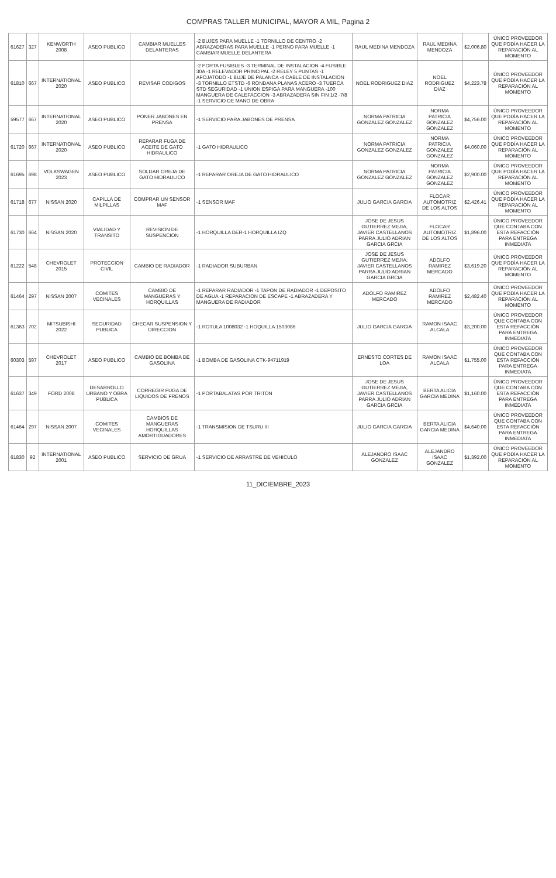COMPRAS TALLER MUNICIPAL, MAYOR A MIL, Pagina 2
| 61627 | 327 | KENWORTH 2008 | ASEO PUBLICO | CAMBIAR MUELLES DELANTERAS | -2 BUJES PARA MUELLE -1 TORNILLO DE CENTRO -2 ABRAZADERAS PARA MUELLE -1 PERNO PARA MUELLE -1 CAMBIAR MUELLE DELANTERA | RAUL MEDINA MENDOZA | RAUL MEDINA MENDOZA | $2,006.80 | ÚNICO PROVEEDOR QUE PODÍA HACER LA REPARACIÓN AL MOMENTO |
| 61810 | 667 | INTERNATIONAL 2020 | ASEO PUBLICO | REVISAR CODIGOS | -2 PORTA FUSIBLES -3 TERMINAL DE INSTALACION -4 FUSIBLE 30A -1 RELEVADOR PRINCIPAL -2 RELEY 5 PUNTAS -1 AFOJATODO -1 BUJE DE PALANCA -4 CABLE DE INSTALACION -3 TORNILLO ETSTD -6 RONDANA PLANAS ACERO -3 TUERCA STD SEGURIDAD -1 UNION ESPIGA PARA MANGUERA -100 MANGUERA DE CALEFACCION -3 ABRAZADERA SIN FIN 1/2 -7/8 -1 SERVICIO DE MANO DE OBRA | NOEL RODRIGUEZ DIAZ | NOEL RODRIGUEZ DIAZ | $4,223.78 | ÚNICO PROVEEDOR QUE PODÍA HACER LA REPARACIÓN AL MOMENTO |
| 59577 | 667 | INTERNATIONAL 2020 | ASEO PUBLICO | PONER JABONES EN PRENSA | -1 SERVICIO PARA JABONES DE PRENSA | NORMA PATRICIA GONZALEZ GONZALEZ | NORMA PATRICIA GONZALEZ GONZALEZ | $4,756.00 | ÚNICO PROVEEDOR QUE PODÍA HACER LA REPARACIÓN AL MOMENTO |
| 61720 | 667 | INTERNATIONAL 2020 | ASEO PUBLICO | REPARAR FUGA DE ACEITE DE GATO HIDRAULICO | -1 GATO HIDRAULICO | NORMA PATRICIA GONZALEZ GONZALEZ | NORMA PATRICIA GONZALEZ GONZALEZ | $4,060.00 | ÚNICO PROVEEDOR QUE PODÍA HACER LA REPARACIÓN AL MOMENTO |
| 61695 | 698 | VOLKSWAGEN 2023 | ASEO PUBLICO | SOLDAR OREJA DE GATO HIDRAULICO | -1 REPARAR OREJA DE GATO HIDRAULICO | NORMA PATRICIA GONZALEZ GONZALEZ | NORMA PATRICIA GONZALEZ GONZALEZ | $2,900.00 | ÚNICO PROVEEDOR QUE PODÍA HACER LA REPARACIÓN AL MOMENTO |
| 61718 | 677 | NISSAN 2020 | CAPILLA DE MILPILLAS | COMPRAR UN SENSOR MAF | -1 SENSOR MAF | JULIO GARCIA GARCIA | FLOCAR AUTOMOTRIZ DE LOS ALTOS | $2,426.41 | ÚNICO PROVEEDOR QUE PODÍA HACER LA REPARACIÓN AL MOMENTO |
| 61730 | 664 | NISSAN 2020 | VIALIDAD Y TRANSITO | REVISION DE SUSPENCION | -1 HORQUILLA DER-1 HORQUILLA IZQ | JOSE DE JESUS GUTIERREZ MEJIA, JAVIER CASTELLANOS PARRA JULIO ADRIAN GARCIA GRCIA | FLOCAR AUTOMOTRIZ DE LOS ALTOS | $1,896.00 | ÚNICO PROVEEDOR QUE CONTABA CON ESTA REFACCIÓN PARA ENTREGA INMEDIATA |
| 61222 | 548 | CHEVROLET 2015 | PROTECCION CIVIL | CAMBIO DE RADIADOR | -1 RADIADOR SUBURBAN | JOSE DE JESUS GUTIERREZ MEJIA, JAVIER CASTELLANOS PARRA JULIO ADRIAN GARCIA GRCIA | ADOLFO RAMIREZ MERCADO | $3,619.20 | ÚNICO PROVEEDOR QUE PODÍA HACER LA REPARACIÓN AL MOMENTO |
| 61464 | 297 | NISSAN 2007 | COMITES VECINALES | CAMBIO DE MANGUERAS Y HORQUILLAS | -1 REPARAR RADIADOR -1 TAPON DE RADIADOR -1 DEPOSITO DE AGUA -1 REPARACION DE ESCAPE -1 ABRAZADERA Y MANGUERA DE RADIADOR | ADOLFO RAMIREZ MERCADO | ADOLFO RAMIREZ MERCADO | $2,482.40 | ÚNICO PROVEEDOR QUE PODÍA HACER LA REPARACIÓN AL MOMENTO |
| 61363 | 702 | MITSUBISHI 2022 | SEGURIDAD PUBLICA | CHECAR SUSPENSION Y DIRECCION | -1 ROTULA 1008032 -1 HOQUILLA 1503086 | JULIO GARCIA GARCIA | RAMON ISAAC ALCALA | $3,200.00 | ÚNICO PROVEEDOR QUE CONTABA CON ESTA REFACCIÓN PARA ENTREGA INMEDIATA |
| 60303 | 597 | CHEVROLET 2017 | ASEO PUBLICO | CAMBIO DE BOMBA DE GASOLINA | -1 BOMBA DE GASOLINA CTK-94711919 | ERNESTO CORTES DE LOA | RAMON ISAAC ALCALA | $1,755.00 | ÚNICO PROVEEDOR QUE CONTABA CON ESTA REFACCIÓN PARA ENTREGA INMEDIATA |
| 61637 | 349 | FORD 2008 | DESARROLLO URBANO Y OBRA PUBLICA | CORREGIR FUGA DE LIQUIDOS DE FRENOS | -1 PORTABALATAS POR TRITON | JOSE DE JESUS GUTIERREZ MEJIA, JAVIER CASTELLANOS PARRA JULIO ADRIAN GARCIA GRCIA | BERTA ALICIA GARCIA MEDINA | $1,160.00 | ÚNICO PROVEEDOR QUE CONTABA CON ESTA REFACCIÓN PARA ENTREGA INMEDIATA |
| 61464 | 297 | NISSAN 2007 | COMITES VECINALES | CAMBIOS DE MANGUERAS HORQUILLAS AMORTIGUADORES | -1 TRANSMISION DE TSURU III | JULIO GARCIA GARCIA | BERTA ALICIA GARCIA MEDINA | $4,640.00 | ÚNICO PROVEEDOR QUE CONTABA CON ESTA REFACCIÓN PARA ENTREGA INMEDIATA |
| 61830 | 92 | INTERNATIONAL 2001 | ASEO PUBLICO | SERVICIO DE GRUA | -1 SERVICIO DE ARRASTRE DE VEHICULO | ALEJANDRO ISAAC GONZALEZ | ALEJANDRO ISAAC GONZALEZ | $1,392.00 | ÚNICO PROVEEDOR QUE PODÍA HACER LA REPARACIÓN AL MOMENTO |
11_DICIEMBRE_2023